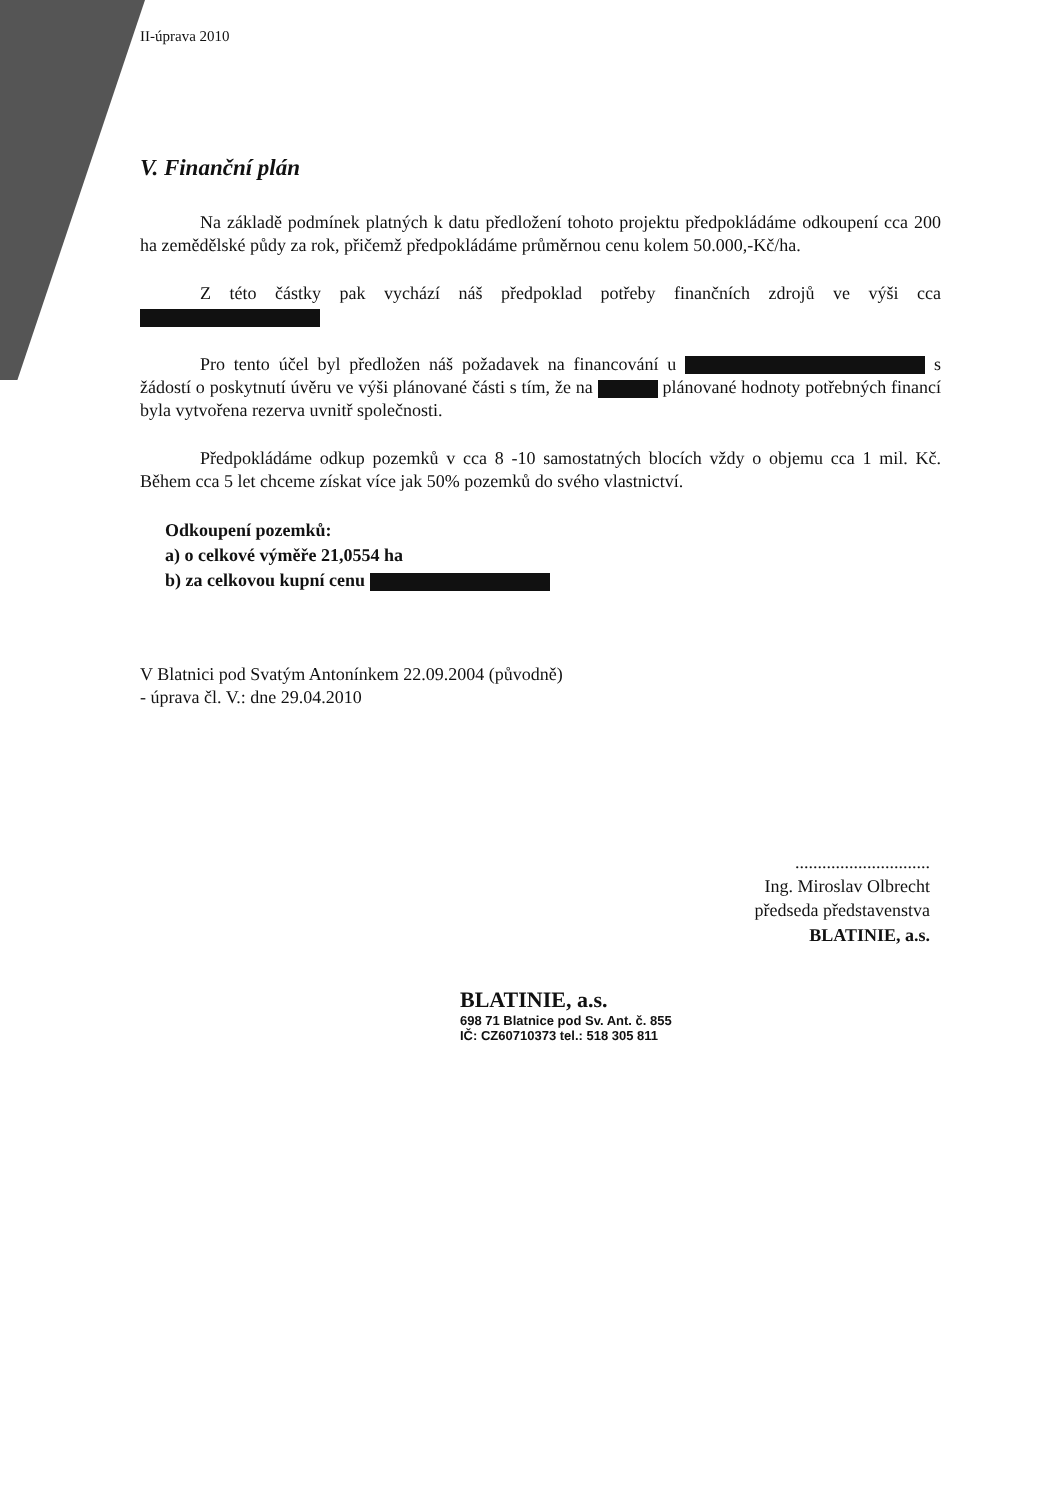II-úprava 2010
V. Finanční plán
Na základě podmínek platných k datu předložení tohoto projektu předpokládáme odkoupení cca 200 ha zemědělské půdy za rok, přičemž předpokládáme průměrnou cenu kolem 50.000,-Kč/ha.
Z této částky pak vychází náš předpoklad potřeby finančních zdrojů ve výši cca
Pro tento účel byl předložen náš požadavek na financování u s žádostí o poskytnutí úvěru ve výši plánované části s tím, že na plánované hodnoty potřebných financí byla vytvořena rezerva uvnitř společnosti.
Předpokládáme odkup pozemků v cca 8 -10 samostatných blocích vždy o objemu cca 1 mil. Kč. Během cca 5 let chceme získat více jak 50% pozemků do svého vlastnictví.
Odkoupení pozemků:
a) o celkové výměře 21,0554 ha
b) za celkovou kupní cenu
V Blatnici pod Svatým Antonínkem 22.09.2004 (původně)
- úprava čl. V.: dne 29.04.2010
..............................
Ing. Miroslav Olbrecht
předseda představenstva
BLATINIE, a.s.
BLATINIE, a.s.
698 71 Blatnice pod Sv. Ant. č. 855
IČ: CZ60710373 tel.: 518 305 811